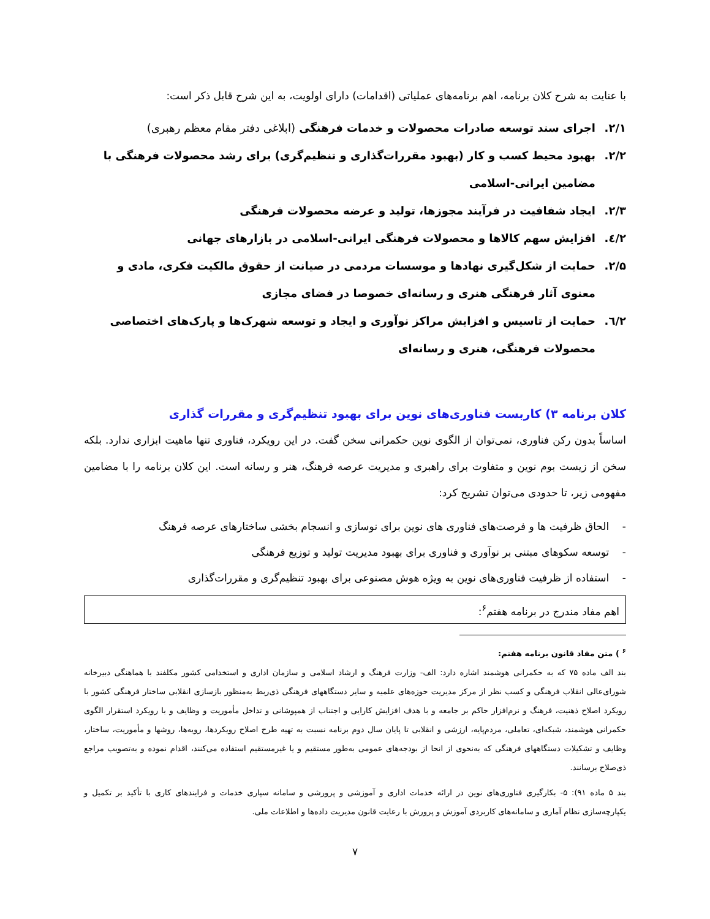با عنایت به شرح کلان برنامه، اهم برنامه‌های عملیاتی (اقدامات) دارای اولویت، به این شرح قابل ذکر است:
۲/۱. اجرای سند توسعه صادرات محصولات و خدمات فرهنگی (ابلاغی دفتر مقام معظم رهبری)
۲/۲. بهبود محیط کسب و کار (بهبود مقررات‌گذاری و تنظیم‌گری) برای رشد محصولات فرهنگی با مضامین ایرانی-اسلامی
۲/۳. ایجاد شفافیت در فرآیند مجوزها، تولید و عرضه محصولات فرهنگی
۲/٤. افزایش سهم کالاها و محصولات فرهنگی ایرانی-اسلامی در بازارهای جهانی
۲/۵. حمایت از شکل‌گیری نهادها و موسسات مردمی در صیانت از حقوق مالکیت فکری، مادی و معنوی آثار فرهنگی هنری و رسانه‌ای خصوصا در فضای مجازی
۲/٦. حمایت از تاسیس و افزایش مراکز نوآوری و ایجاد و توسعه شهرک‌ها و پارک‌های اختصاصی محصولات فرهنگی، هنری و رسانه‌ای
کلان برنامه ۳) کاربست فناوری‌های نوین برای بهبود تنظیم‌گری و مقررات گذاری
اساساً بدون رکن فناوری، نمی‌توان از الگوی نوین حکمرانی سخن گفت. در این رویکرد، فناوری تنها ماهیت ابزاری ندارد. بلکه سخن از زیست بوم نوین و متفاوت برای راهبری و مدیریت عرصه فرهنگ، هنر و رسانه است. این کلان برنامه را با مضامین مفهومی زیر، تا حدودی می‌توان تشریح کرد:
- الحاق ظرفیت ها و فرصت‌های فناوری های نوین برای نوسازی و انسجام بخشی ساختارهای عرصه فرهنگ
- توسعه سکوهای مبتنی بر نوآوری و فناوری برای بهبود مدیریت تولید و توزیع فرهنگی
- استفاده از ظرفیت فناوری‌های نوین به ویژه هوش مصنوعی برای بهبود تنظیم‌گری و مقررات‌گذاری
اهم مفاد مندرج در برنامه هفتم<sup>۶</sup>:
<sup>۶</sup> ) متن مفاد قانون برنامه هفتم:
بند الف ماده ۷۵ که به حکمرانی هوشمند اشاره دارد: الف- وزارت فرهنگ و ارشاد اسلامی و سازمان اداری و استخدامی کشور مکلفند با هماهنگی دبیرخانه شورای‌عالی انقلاب فرهنگی و کسب نظر از مرکز مدیریت حوزه‌های علمیه و سایر دستگاههای فرهنگی ذی‌ربط به‌منظور بازسازی انقلابی ساختار فرهنگی کشور با رویکرد اصلاح ذهنیت، فرهنگ و نرم‌افزار حاکم بر جامعه و با هدف افزایش کارایی و اجتناب از همپوشانی و تداخل مأموریت و وظایف و با رویکرد استقرار الگوی حکمرانی هوشمند، شبکه‌ای، تعاملی، مردم‌پایه، ارزشی و انقلابی تا پایان سال دوم برنامه نسبت به تهیه طرح اصلاح رویکردها، رویه‌ها، روشها و مأموریت، ساختار، وظایف و تشکیلات دستگاههای فرهنگی که به‌نحوی از انحا از بودجه‌های عمومی به‌طور مستقیم و یا غیرمستقیم استفاده می‌کنند، اقدام نموده و به‌تصویب مراجع ذی‌صلاح برسانند.
بند ۵ ماده ۹۱): ۵- بکارگیری فناوری‌های نوین در ارائه خدمات اداری و آموزشی و پرورشی و سامانه سپاری خدمات و فرایندهای کاری با تأکید بر تکمیل و یکپارچه‌سازی نظام آماری و سامانه‌های کاربردی آموزش و پرورش با رعایت قانون مدیریت داده‌ها و اطلاعات ملی.
۷